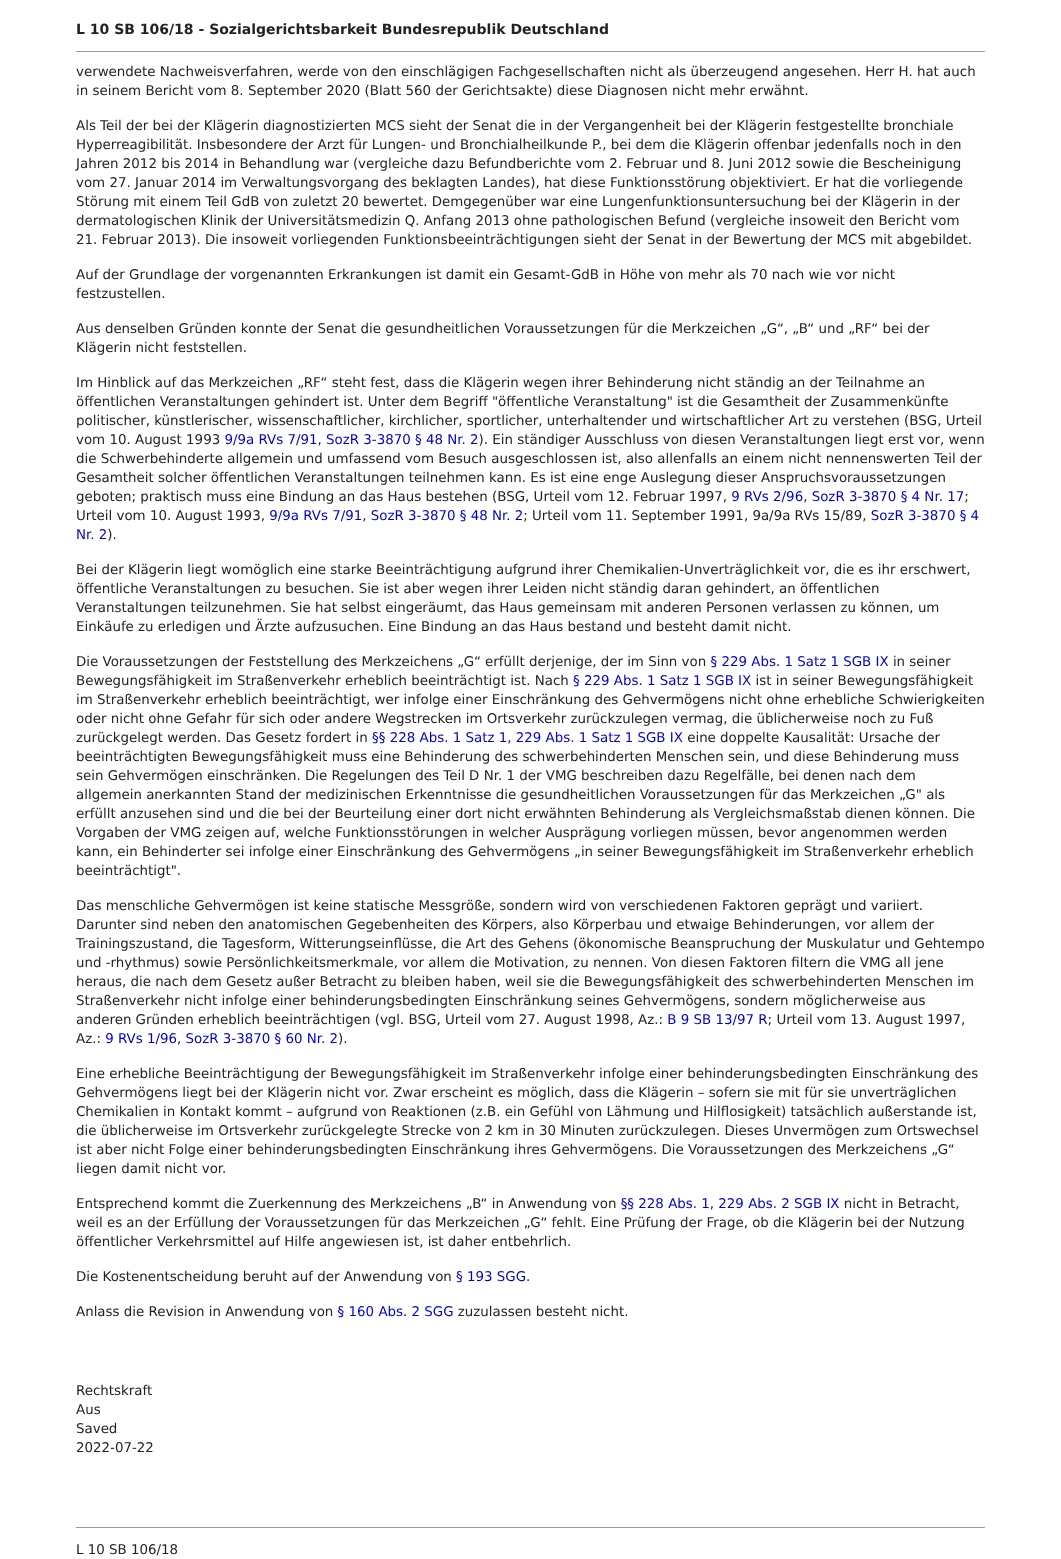L 10 SB 106/18 - Sozialgerichtsbarkeit Bundesrepublik Deutschland
verwendete Nachweisverfahren, werde von den einschlägigen Fachgesellschaften nicht als überzeugend angesehen. Herr H. hat auch in seinem Bericht vom 8. September 2020 (Blatt 560 der Gerichtsakte) diese Diagnosen nicht mehr erwähnt.
Als Teil der bei der Klägerin diagnostizierten MCS sieht der Senat die in der Vergangenheit bei der Klägerin festgestellte bronchiale Hyperreagibilität. Insbesondere der Arzt für Lungen- und Bronchialheilkunde P., bei dem die Klägerin offenbar jedenfalls noch in den Jahren 2012 bis 2014 in Behandlung war (vergleiche dazu Befundberichte vom 2. Februar und 8. Juni 2012 sowie die Bescheinigung vom 27. Januar 2014 im Verwaltungsvorgang des beklagten Landes), hat diese Funktionsstörung objektiviert. Er hat die vorliegende Störung mit einem Teil GdB von zuletzt 20 bewertet. Demgegenüber war eine Lungenfunktionsuntersuchung bei der Klägerin in der dermatologischen Klinik der Universitätsmedizin Q. Anfang 2013 ohne pathologischen Befund (vergleiche insoweit den Bericht vom 21. Februar 2013). Die insoweit vorliegenden Funktionsbeeinträchtigungen sieht der Senat in der Bewertung der MCS mit abgebildet.
Auf der Grundlage der vorgenannten Erkrankungen ist damit ein Gesamt-GdB in Höhe von mehr als 70 nach wie vor nicht festzustellen.
Aus denselben Gründen konnte der Senat die gesundheitlichen Voraussetzungen für die Merkzeichen „G“, „B“ und „RF“ bei der Klägerin nicht feststellen.
Im Hinblick auf das Merkzeichen „RF“ steht fest, dass die Klägerin wegen ihrer Behinderung nicht ständig an der Teilnahme an öffentlichen Veranstaltungen gehindert ist. Unter dem Begriff "öffentliche Veranstaltung" ist die Gesamtheit der Zusammenkünfte politischer, künstlerischer, wissenschaftlicher, kirchlicher, sportlicher, unterhaltender und wirtschaftlicher Art zu verstehen (BSG, Urteil vom 10. August 1993 9/9a RVs 7/91, SozR 3-3870 § 48 Nr. 2). Ein ständiger Ausschluss von diesen Veranstaltungen liegt erst vor, wenn die Schwerbehinderte allgemein und umfassend vom Besuch ausgeschlossen ist, also allenfalls an einem nicht nennenswerten Teil der Gesamtheit solcher öffentlichen Veranstaltungen teilnehmen kann. Es ist eine enge Auslegung dieser Anspruchsvoraussetzungen geboten; praktisch muss eine Bindung an das Haus bestehen (BSG, Urteil vom 12. Februar 1997, 9 RVs 2/96, SozR 3-3870 § 4 Nr. 17; Urteil vom 10. August 1993, 9/9a RVs 7/91, SozR 3-3870 § 48 Nr. 2; Urteil vom 11. September 1991, 9a/9a RVs 15/89, SozR 3-3870 § 4 Nr. 2).
Bei der Klägerin liegt womöglich eine starke Beeinträchtigung aufgrund ihrer Chemikalien-Unverträglichkeit vor, die es ihr erschwert, öffentliche Veranstaltungen zu besuchen. Sie ist aber wegen ihrer Leiden nicht ständig daran gehindert, an öffentlichen Veranstaltungen teilzunehmen. Sie hat selbst eingeräumt, das Haus gemeinsam mit anderen Personen verlassen zu können, um Einkäufe zu erledigen und Ärzte aufzusuchen. Eine Bindung an das Haus bestand und besteht damit nicht.
Die Voraussetzungen der Feststellung des Merkzeichens „G“ erfüllt derjenige, der im Sinn von § 229 Abs. 1 Satz 1 SGB IX in seiner Bewegungsfähigkeit im Straßenverkehr erheblich beeinträchtigt ist. Nach § 229 Abs. 1 Satz 1 SGB IX ist in seiner Bewegungsfähigkeit im Straßenverkehr erheblich beeinträchtigt, wer infolge einer Einschränkung des Gehvermögens nicht ohne erhebliche Schwierigkeiten oder nicht ohne Gefahr für sich oder andere Wegstrecken im Ortsverkehr zurückzulegen vermag, die üblicherweise noch zu Fuß zurückgelegt werden. Das Gesetz fordert in §§ 228 Abs. 1 Satz 1, 229 Abs. 1 Satz 1 SGB IX eine doppelte Kausalität: Ursache der beeinträchtigten Bewegungsfähigkeit muss eine Behinderung des schwerbehinderten Menschen sein, und diese Behinderung muss sein Gehvermögen einschränken. Die Regelungen des Teil D Nr. 1 der VMG beschreiben dazu Regelfälle, bei denen nach dem allgemein anerkannten Stand der medizinischen Erkenntnisse die gesundheitlichen Voraussetzungen für das Merkzeichen „G" als erfüllt anzusehen sind und die bei der Beurteilung einer dort nicht erwähnten Behinderung als Vergleichsmaßstab dienen können. Die Vorgaben der VMG zeigen auf, welche Funktionsstörungen in welcher Ausprägung vorliegen müssen, bevor angenommen werden kann, ein Behinderter sei infolge einer Einschränkung des Gehvermögens „in seiner Bewegungsfähigkeit im Straßenverkehr erheblich beeinträchtigt".
Das menschliche Gehvermögen ist keine statische Messgröße, sondern wird von verschiedenen Faktoren geprägt und variiert. Darunter sind neben den anatomischen Gegebenheiten des Körpers, also Körperbau und etwaige Behinderungen, vor allem der Trainingszustand, die Tagesform, Witterungseinflüsse, die Art des Gehens (ökonomische Beanspruchung der Muskulatur und Gehtempo und -rhythmus) sowie Persönlichkeitsmerkmale, vor allem die Motivation, zu nennen. Von diesen Faktoren filtern die VMG all jene heraus, die nach dem Gesetz außer Betracht zu bleiben haben, weil sie die Bewegungsfähigkeit des schwerbehinderten Menschen im Straßenverkehr nicht infolge einer behinderungsbedingten Einschränkung seines Gehvermögens, sondern möglicherweise aus anderen Gründen erheblich beeinträchtigen (vgl. BSG, Urteil vom 27. August 1998, Az.: B 9 SB 13/97 R; Urteil vom 13. August 1997, Az.: 9 RVs 1/96, SozR 3-3870 § 60 Nr. 2).
Eine erhebliche Beeinträchtigung der Bewegungsfähigkeit im Straßenverkehr infolge einer behinderungsbedingten Einschränkung des Gehvermögens liegt bei der Klägerin nicht vor. Zwar erscheint es möglich, dass die Klägerin – sofern sie mit für sie unverträglichen Chemikalien in Kontakt kommt – aufgrund von Reaktionen (z.B. ein Gefühl von Lähmung und Hilflosigkeit) tatsächlich außerstande ist, die üblicherweise im Ortsverkehr zurückgelegte Strecke von 2 km in 30 Minuten zurückzulegen. Dieses Unvermögen zum Ortswechsel ist aber nicht Folge einer behinderungsbedingten Einschränkung ihres Gehvermögens. Die Voraussetzungen des Merkzeichens „G“ liegen damit nicht vor.
Entsprechend kommt die Zuerkennung des Merkzeichens „B“ in Anwendung von §§ 228 Abs. 1, 229 Abs. 2 SGB IX nicht in Betracht, weil es an der Erfüllung der Voraussetzungen für das Merkzeichen „G“ fehlt. Eine Prüfung der Frage, ob die Klägerin bei der Nutzung öffentlicher Verkehrsmittel auf Hilfe angewiesen ist, ist daher entbehrlich.
Die Kostenentscheidung beruht auf der Anwendung von § 193 SGG.
Anlass die Revision in Anwendung von § 160 Abs. 2 SGG zuzulassen besteht nicht.
Rechtskraft
Aus
Saved
2022-07-22
L 10 SB 106/18